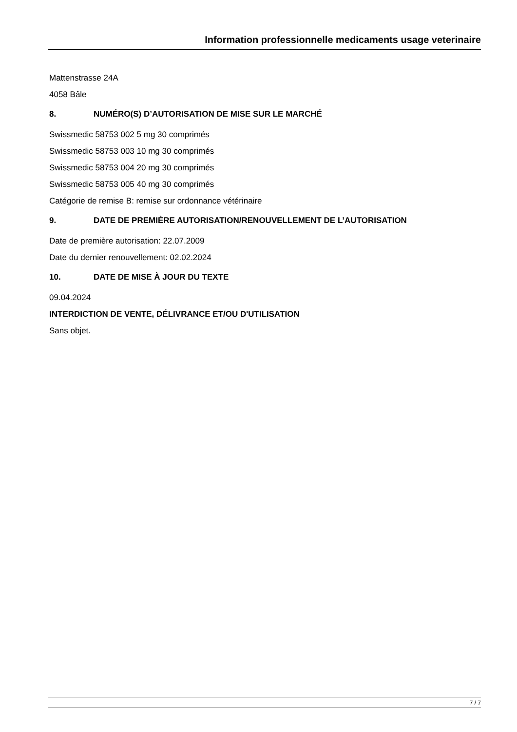Information professionnelle medicaments usage veterinaire
Mattenstrasse 24A
4058 Bâle
8. NUMÉRO(S) D’AUTORISATION DE MISE SUR LE MARCHÉ
Swissmedic 58753 002 5 mg 30 comprimés
Swissmedic 58753 003 10 mg 30 comprimés
Swissmedic 58753 004 20 mg 30 comprimés
Swissmedic 58753 005 40 mg 30 comprimés
Catégorie de remise B: remise sur ordonnance vétérinaire
9. DATE DE PREMIÈRE AUTORISATION/RENOUVELLEMENT DE L’AUTORISATION
Date de première autorisation: 22.07.2009
Date du dernier renouvellement: 02.02.2024
10. DATE DE MISE À JOUR DU TEXTE
09.04.2024
INTERDICTION DE VENTE, DÉLIVRANCE ET/OU D'UTILISATION
Sans objet.
7 / 7